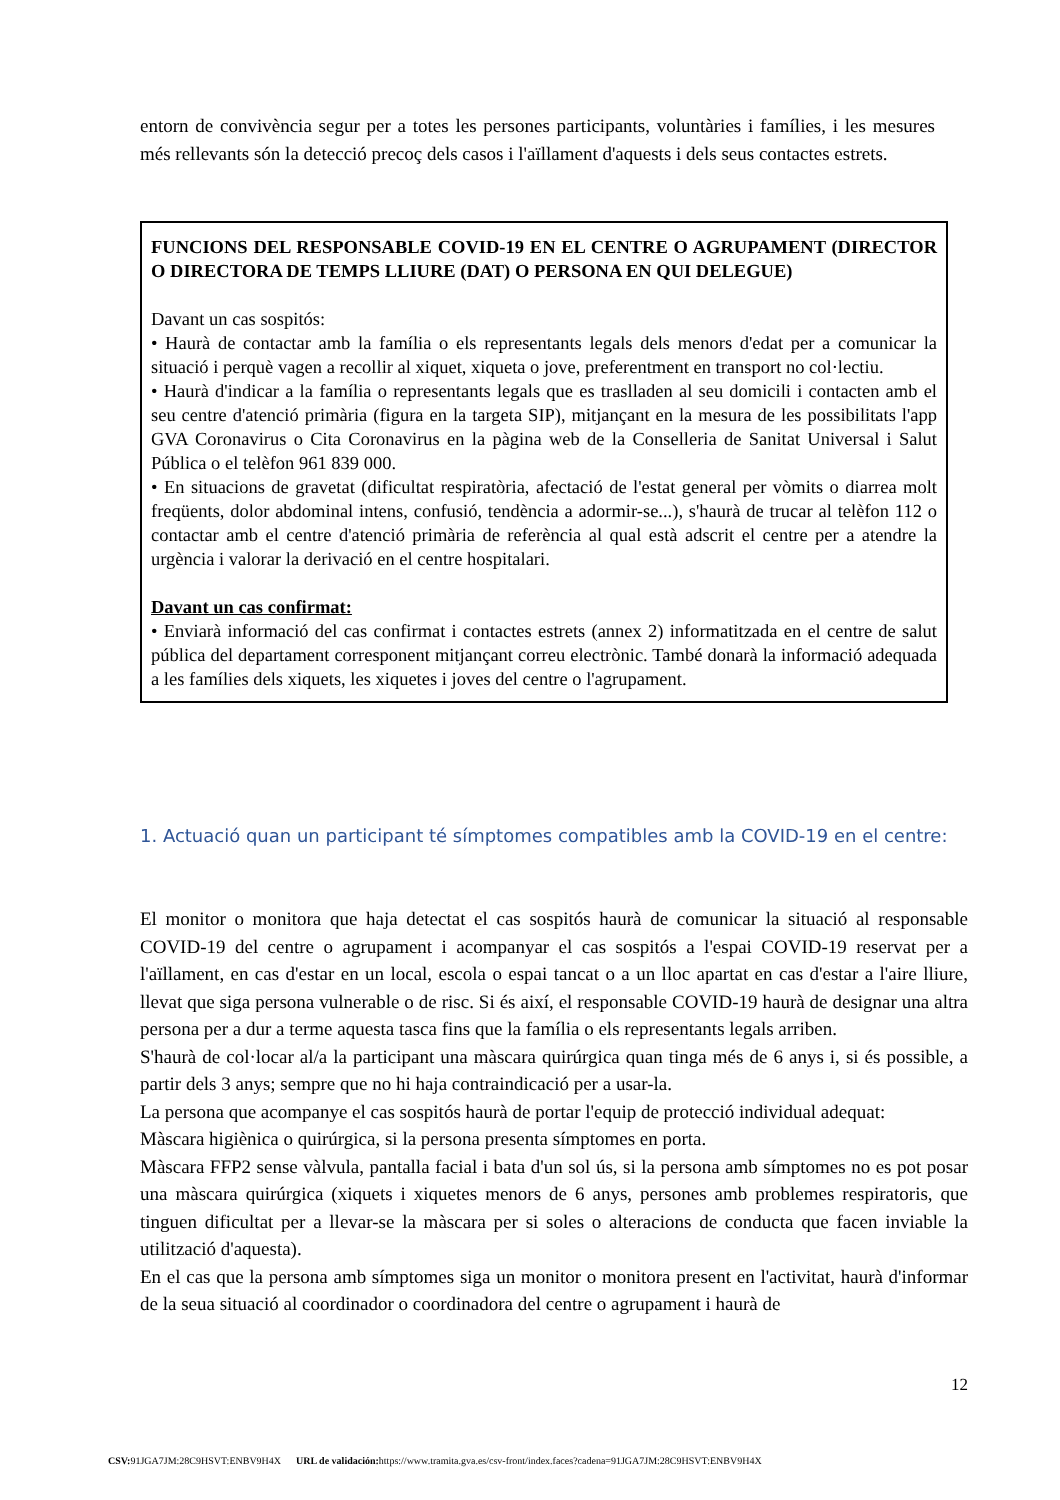entorn de convivència segur per a totes les persones participants, voluntàries i famílies, i les mesures més rellevants són la detecció precoç dels casos i l'aïllament d'aquests i dels seus contactes estrets.
FUNCIONS DEL RESPONSABLE COVID-19 EN EL CENTRE O AGRUPAMENT (DIRECTOR O DIRECTORA DE TEMPS LLIURE (DAT) O PERSONA EN QUI DELEGUE)
Davant un cas sospitós:
• Haurà de contactar amb la família o els representants legals dels menors d'edat per a comunicar la situació i perquè vagen a recollir al xiquet, xiqueta o jove, preferentment en transport no col·lectiu.
• Haurà d'indicar a la família o representants legals que es traslladen al seu domicili i contacten amb el seu centre d'atenció primària (figura en la targeta SIP), mitjançant en la mesura de les possibilitats l'app GVA Coronavirus o Cita Coronavirus en la pàgina web de la Conselleria de Sanitat Universal i Salut Pública o el telèfon 961 839 000.
• En situacions de gravetat (dificultat respiratòria, afectació de l'estat general per vòmits o diarrea molt freqüents, dolor abdominal intens, confusió, tendència a adormir-se...), s'haurà de trucar al telèfon 112 o contactar amb el centre d'atenció primària de referència al qual està adscrit el centre per a atendre la urgència i valorar la derivació en el centre hospitalari.
Davant un cas confirmat:
• Enviarà informació del cas confirmat i contactes estrets (annex 2) informatitzada en el centre de salut pública del departament corresponent mitjançant correu electrònic. També donarà la informació adequada a les famílies dels xiquets, les xiquetes i joves del centre o l'agrupament.
1. Actuació quan un participant té símptomes compatibles amb la COVID-19 en el centre:
El monitor o monitora que haja detectat el cas sospitós haurà de comunicar la situació al responsable COVID-19 del centre o agrupament i acompanyar el cas sospitós a l'espai COVID-19 reservat per a l'aïllament, en cas d'estar en un local, escola o espai tancat o a un lloc apartat en cas d'estar a l'aire lliure, llevat que siga persona vulnerable o de risc. Si és així, el responsable COVID-19 haurà de designar una altra persona per a dur a terme aquesta tasca fins que la família o els representants legals arriben.
S'haurà de col·locar al/a la participant una màscara quirúrgica quan tinga més de 6 anys i, si és possible, a partir dels 3 anys; sempre que no hi haja contraindicació per a usar-la.
La persona que acompanye el cas sospitós haurà de portar l'equip de protecció individual adequat:
Màscara higiènica o quirúrgica, si la persona presenta símptomes en porta.
Màscara FFP2 sense vàlvula, pantalla facial i bata d'un sol ús, si la persona amb símptomes no es pot posar una màscara quirúrgica (xiquets i xiquetes menors de 6 anys, persones amb problemes respiratoris, que tinguen dificultat per a llevar-se la màscara per si soles o alteracions de conducta que facen inviable la utilització d'aquesta).
En el cas que la persona amb símptomes siga un monitor o monitora present en l'activitat, haurà d'informar de la seua situació al coordinador o coordinadora del centre o agrupament i haurà de
12
CSV: 91JGA7JM:28C9HSVT:ENBV9H4X URL de validación: https://www.tramita.gva.es/csv-front/index.faces?cadena=91JGA7JM:28C9HSVT:ENBV9H4X